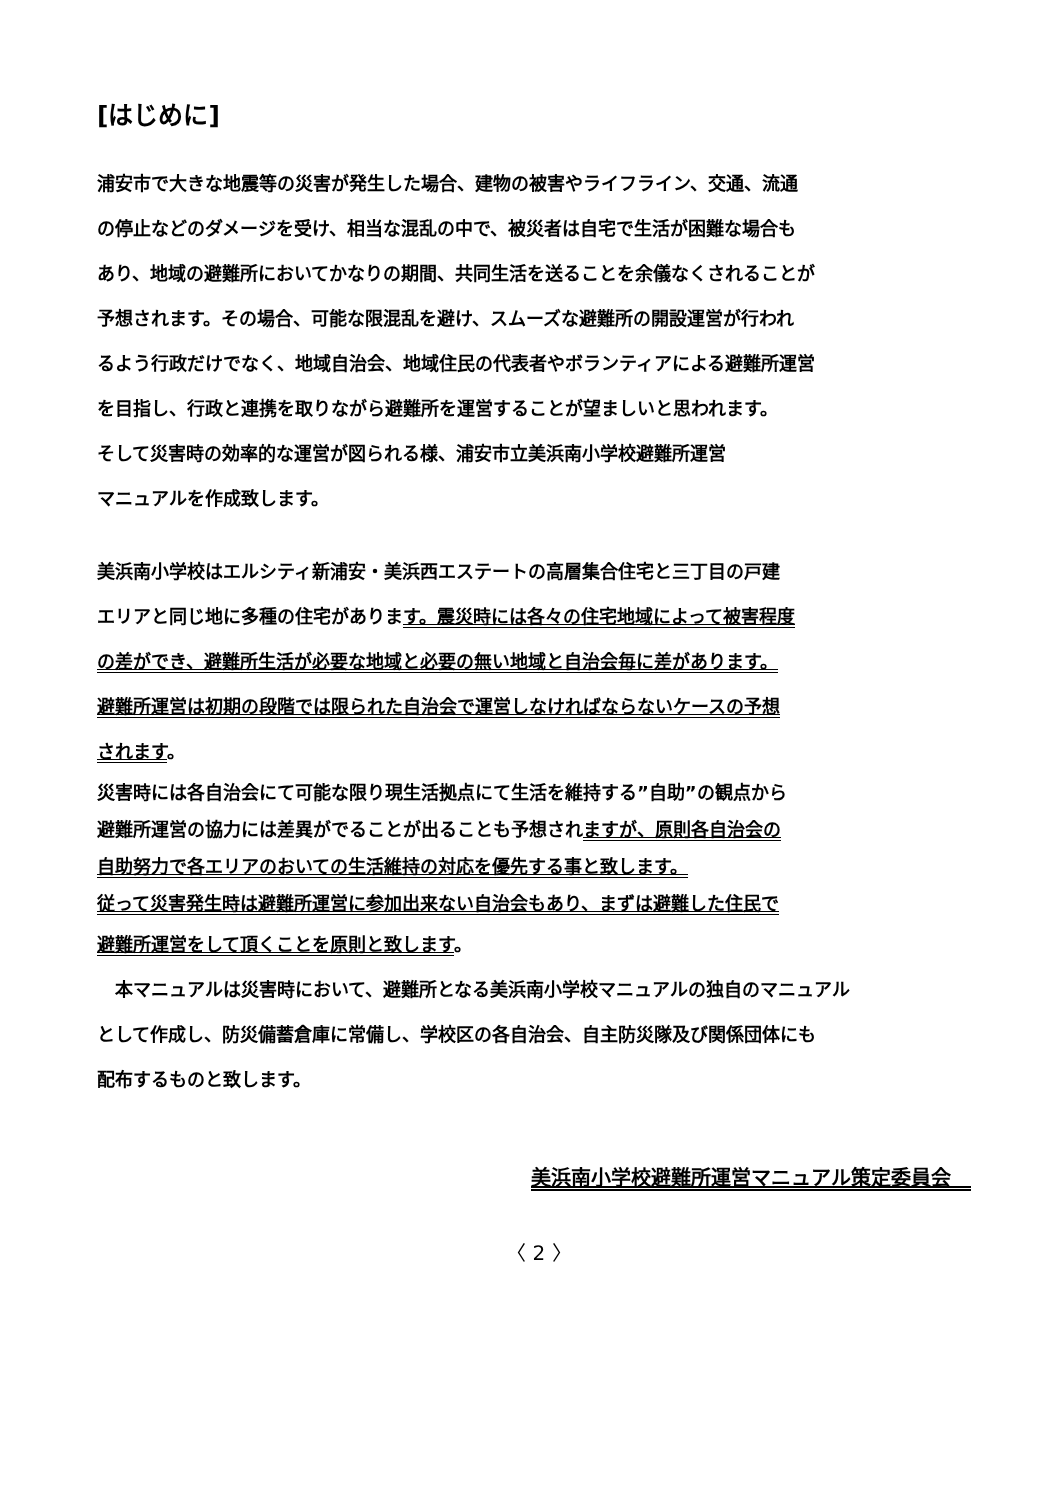[はじめに]
浦安市で大きな地震等の災害が発生した場合、建物の被害やライフライン、交通、流通
の停止などのダメージを受け、相当な混乱の中で、被災者は自宅で生活が困難な場合も
あり、地域の避難所においてかなりの期間、共同生活を送ることを余儀なくされることが
予想されます。その場合、可能な限混乱を避け、スムーズな避難所の開設運営が行われ
るよう行政だけでなく、地域自治会、地域住民の代表者やボランティアによる避難所運営
を目指し、行政と連携を取りながら避難所を運営することが望ましいと思われます。
そして災害時の効率的な運営が図られる様、浦安市立美浜南小学校避難所運営
マニュアルを作成致します。
美浜南小学校はエルシティ新浦安・美浜西エステートの高層集合住宅と三丁目の戸建
エリアと同じ地に多種の住宅があります。震災時には各々の住宅地域によって被害程度
の差ができ、避難所生活が必要な地域と必要の無い地域と自治会毎に差があります。
避難所運営は初期の段階では限られた自治会で運営しなければならないケースの予想
されます。
災害時には各自治会にて可能な限り現生活拠点にて生活を維持する”自助”の観点から
避難所運営の協力には差異がでることが出ることも予想されますが、原則各自治会の
自助努力で各エリアのおいての生活維持の対応を優先する事と致します。
従って災害発生時は避難所運営に参加出来ない自治会もあり、まずは避難した住民で
避難所運営をして頂くことを原則と致します。
　本マニュアルは災害時において、避難所となる美浜南小学校マニュアルの独自のマニュアル
として作成し、防災備蓄倉庫に常備し、学校区の各自治会、自主防災隊及び関係団体にも
配布するものと致します。
美浜南小学校避難所運営マニュアル策定委員会　
〈 2 〉